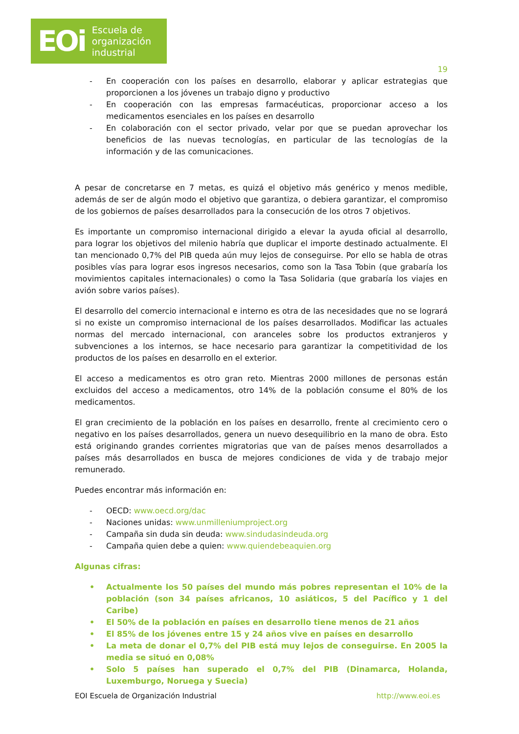EOi Escuela de
organización
industrial
19
- En cooperación con los países en desarrollo, elaborar y aplicar estrategias que proporcionen a los jóvenes un trabajo digno y productivo
- En cooperación con las empresas farmacéuticas, proporcionar acceso a los medicamentos esenciales en los países en desarrollo
- En colaboración con el sector privado, velar por que se puedan aprovechar los beneficios de las nuevas tecnologías, en particular de las tecnologías de la información y de las comunicaciones.
A pesar de concretarse en 7 metas, es quizá el objetivo más genérico y menos medible, además de ser de algún modo el objetivo que garantiza, o debiera garantizar, el compromiso de los gobiernos de países desarrollados para la consecución de los otros 7 objetivos.
Es importante un compromiso internacional dirigido a elevar la ayuda oficial al desarrollo, para lograr los objetivos del milenio habría que duplicar el importe destinado actualmente. El tan mencionado 0,7% del PIB queda aún muy lejos de conseguirse. Por ello se habla de otras posibles vías para lograr esos ingresos necesarios, como son la Tasa Tobin (que grabaría los movimientos capitales internacionales) o como la Tasa Solidaria (que grabaría los viajes en avión sobre varios países).
El desarrollo del comercio internacional e interno es otra de las necesidades que no se logrará si no existe un compromiso internacional de los países desarrollados. Modificar las actuales normas del mercado internacional, con aranceles sobre los productos extranjeros y subvenciones a los internos, se hace necesario para garantizar la competitividad de los productos de los países en desarrollo en el exterior.
El acceso a medicamentos es otro gran reto. Mientras 2000 millones de personas están excluidos del acceso a medicamentos, otro 14% de la población consume el 80% de los medicamentos.
El gran crecimiento de la población en los países en desarrollo, frente al crecimiento cero o negativo en los países desarrollados, genera un nuevo desequilibrio en la mano de obra. Esto está originando grandes corrientes migratorias que van de países menos desarrollados a países más desarrollados en busca de mejores condiciones de vida y de trabajo mejor remunerado.
Puedes encontrar más información en:
- OECD: www.oecd.org/dac
- Naciones unidas: www.unmilleniumproject.org
- Campaña sin duda sin deuda: www.sindudasindeuda.org
- Campaña quien debe a quien: www.quiendebeaquien.org
Algunas cifras:
• Actualmente los 50 países del mundo más pobres representan el 10% de la población (son 34 países africanos, 10 asiáticos, 5 del Pacífico y 1 del Caribe)
• El 50% de la población en países en desarrollo tiene menos de 21 años
• El 85% de los jóvenes entre 15 y 24 años vive en países en desarrollo
• La meta de donar el 0,7% del PIB está muy lejos de conseguirse. En 2005 la media se situó en 0,08%
• Solo 5 países han superado el 0,7% del PIB (Dinamarca, Holanda, Luxemburgo, Noruega y Suecia)
EOI Escuela de Organización Industrial http://www.eoi.es